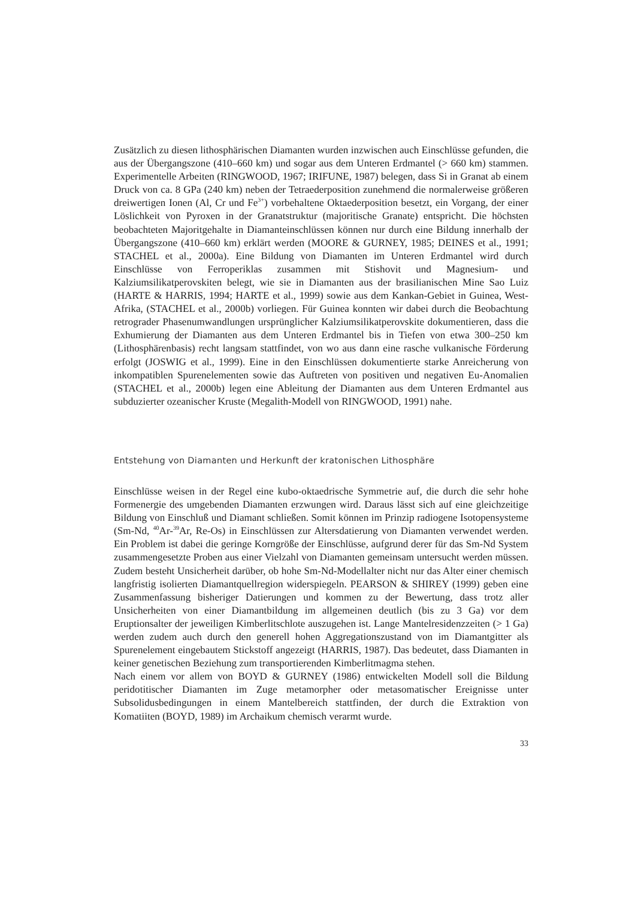Zusätzlich zu diesen lithosphärischen Diamanten wurden inzwischen auch Einschlüsse gefunden, die aus der Übergangszone (410–660 km) und sogar aus dem Unteren Erdmantel (> 660 km) stammen. Experimentelle Arbeiten (RINGWOOD, 1967; IRIFUNE, 1987) belegen, dass Si in Granat ab einem Druck von ca. 8 GPa (240 km) neben der Tetraederposition zunehmend die normalerweise größeren dreiwertigen Ionen (Al, Cr und Fe<sup>3+</sup>) vorbehaltene Oktaederposition besetzt, ein Vorgang, der einer Löslichkeit von Pyroxen in der Granatstruktur (majoritische Granate) entspricht. Die höchsten beobachteten Majoritgehalte in Diamanteinschlüssen können nur durch eine Bildung innerhalb der Übergangszone (410–660 km) erklärt werden (MOORE & GURNEY, 1985; DEINES et al., 1991; STACHEL et al., 2000a). Eine Bildung von Diamanten im Unteren Erdmantel wird durch Einschlüsse von Ferroperiklas zusammen mit Stishovit und Magnesium- und Kalziumsilikatperovskiten belegt, wie sie in Diamanten aus der brasilianischen Mine Sao Luiz (HARTE & HARRIS, 1994; HARTE et al., 1999) sowie aus dem Kankan-Gebiet in Guinea, West-Afrika, (STACHEL et al., 2000b) vorliegen. Für Guinea konnten wir dabei durch die Beobachtung retrograder Phasenumwandlungen ursprünglicher Kalziumsilikatperovskite dokumentieren, dass die Exhumierung der Diamanten aus dem Unteren Erdmantel bis in Tiefen von etwa 300–250 km (Lithosphärenbasis) recht langsam stattfindet, von wo aus dann eine rasche vulkanische Förderung erfolgt (JOSWIG et al., 1999). Eine in den Einschlüssen dokumentierte starke Anreicherung von inkompatiblen Spurenelementen sowie das Auftreten von positiven und negativen Eu-Anomalien (STACHEL et al., 2000b) legen eine Ableitung der Diamanten aus dem Unteren Erdmantel aus subduzierter ozeanischer Kruste (Megalith-Modell von RINGWOOD, 1991) nahe.
Entstehung von Diamanten und Herkunft der kratonischen Lithosphäre
Einschlüsse weisen in der Regel eine kubo-oktaedrische Symmetrie auf, die durch die sehr hohe Formenergie des umgebenden Diamanten erzwungen wird. Daraus lässt sich auf eine gleichzeitige Bildung von Einschluß und Diamant schließen. Somit können im Prinzip radiogene Isotopensysteme (Sm-Nd, <sup>40</sup>Ar-<sup>39</sup>Ar, Re-Os) in Einschlüssen zur Altersdatierung von Diamanten verwendet werden. Ein Problem ist dabei die geringe Korngröße der Einschlüsse, aufgrund derer für das Sm-Nd System zusammengesetzte Proben aus einer Vielzahl von Diamanten gemeinsam untersucht werden müssen. Zudem besteht Unsicherheit darüber, ob hohe Sm-Nd-Modellalter nicht nur das Alter einer chemisch langfristig isolierten Diamantquellregion widerspiegeln. PEARSON & SHIREY (1999) geben eine Zusammenfassung bisheriger Datierungen und kommen zu der Bewertung, dass trotz aller Unsicherheiten von einer Diamantbildung im allgemeinen deutlich (bis zu 3 Ga) vor dem Eruptionsalter der jeweiligen Kimberlitschlote auszugehen ist. Lange Mantelresidenzzeiten (> 1 Ga) werden zudem auch durch den generell hohen Aggregationszustand von im Diamantgitter als Spurenelement eingebautem Stickstoff angezeigt (HARRIS, 1987). Das bedeutet, dass Diamanten in keiner genetischen Beziehung zum transportierenden Kimberlitmagma stehen.
Nach einem vor allem von BOYD & GURNEY (1986) entwickelten Modell soll die Bildung peridotitischer Diamanten im Zuge metamorpher oder metasomatischer Ereignisse unter Subsolidusbedingungen in einem Mantelbereich stattfinden, der durch die Extraktion von Komatiiten (BOYD, 1989) im Archaikum chemisch verarmt wurde.
33